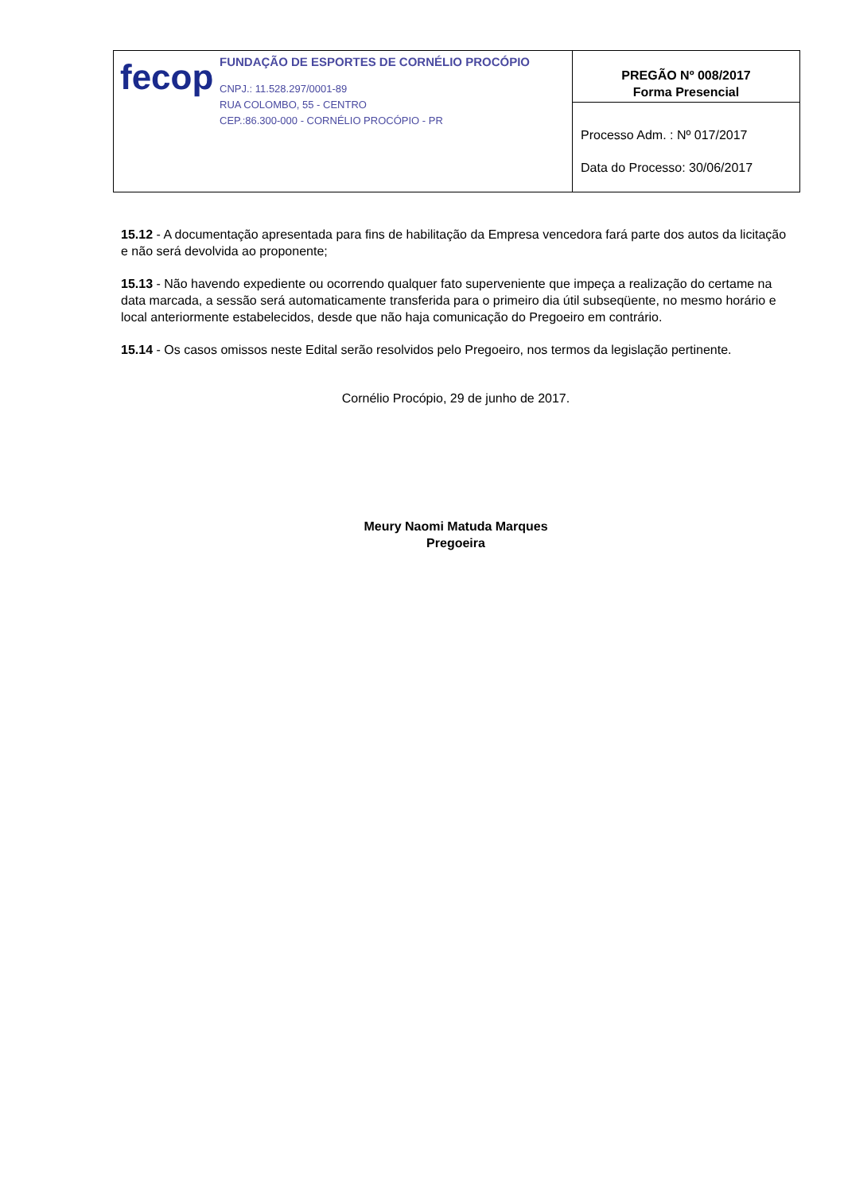| fecop FUNDAÇÃO DE ESPORTES DE CORNÉLIO PROCÓPIO CNPJ.: 11.528.297/0001-89 RUA COLOMBO, 55 - CENTRO CEP.:86.300-000 - CORNÉLIO PROCÓPIO - PR | PREGÃO Nº 008/2017 Forma Presencial |
| | Processo Adm. : Nº 017/2017 Data do Processo: 30/06/2017 |
15.12 - A documentação apresentada para fins de habilitação da Empresa vencedora fará parte dos autos da licitação e não será devolvida ao proponente;
15.13 - Não havendo expediente ou ocorrendo qualquer fato superveniente que impeça a realização do certame na data marcada, a sessão será automaticamente transferida para o primeiro dia útil subseqüente, no mesmo horário e local anteriormente estabelecidos, desde que não haja comunicação do Pregoeiro em contrário.
15.14 - Os casos omissos neste Edital serão resolvidos pelo Pregoeiro, nos termos da legislação pertinente.
Cornélio Procópio, 29 de junho de 2017.
Meury Naomi Matuda Marques
Pregoeira